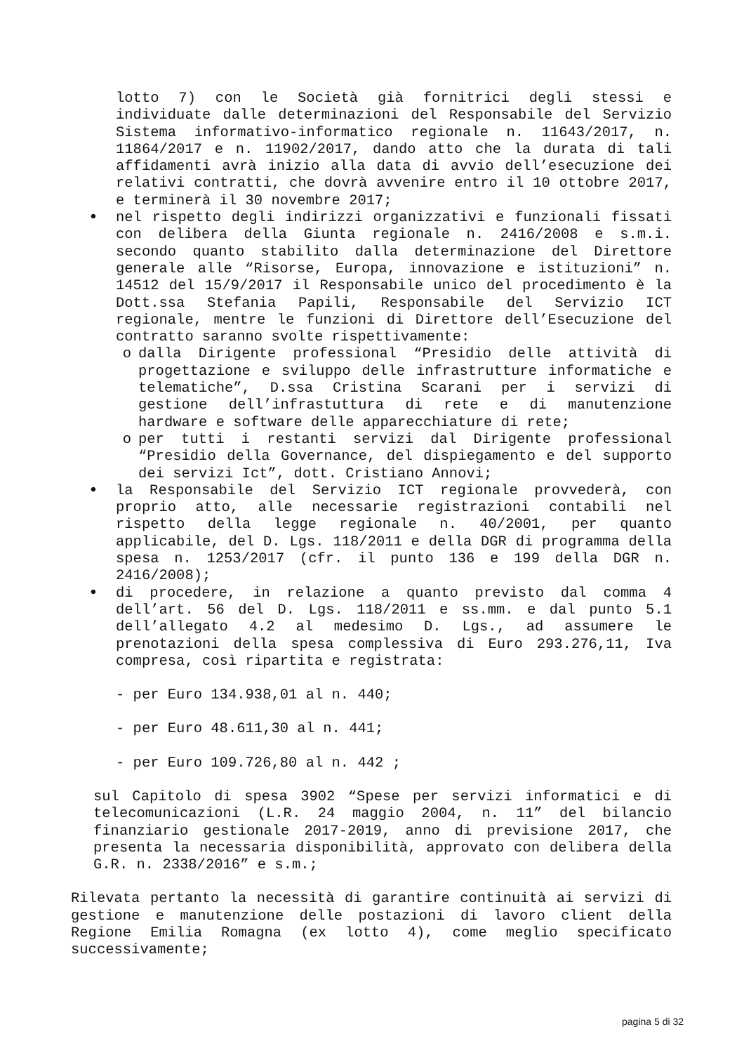lotto 7) con le Società già fornitrici degli stessi e individuate dalle determinazioni del Responsabile del Servizio Sistema informativo-informatico regionale n. 11643/2017, n. 11864/2017 e n. 11902/2017, dando atto che la durata di tali affidamenti avrà inizio alla data di avvio dell’esecuzione dei relativi contratti, che dovrà avvenire entro il 10 ottobre 2017, e terminerà il 30 novembre 2017;
• nel rispetto degli indirizzi organizzativi e funzionali fissati con delibera della Giunta regionale n. 2416/2008 e s.m.i. secondo quanto stabilito dalla determinazione del Direttore generale alle “Risorse, Europa, innovazione e istituzioni” n. 14512 del 15/9/2017 il Responsabile unico del procedimento è la Dott.ssa Stefania Papili, Responsabile del Servizio ICT regionale, mentre le funzioni di Direttore dell’Esecuzione del contratto saranno svolte rispettivamente:
o dalla Dirigente professional “Presidio delle attività di progettazione e sviluppo delle infrastrutture informatiche e telematiche”, D.ssa Cristina Scarani per i servizi di gestione dell’infrastuttura di rete e di manutenzione hardware e software delle apparecchiature di rete;
o per tutti i restanti servizi dal Dirigente professional “Presidio della Governance, del dispiegamento e del supporto dei servizi Ict”, dott. Cristiano Annovi;
• la Responsabile del Servizio ICT regionale provvederà, con proprio atto, alle necessarie registrazioni contabili nel rispetto della legge regionale n. 40/2001, per quanto applicabile, del D. Lgs. 118/2011 e della DGR di programma della spesa n. 1253/2017 (cfr. il punto 136 e 199 della DGR n. 2416/2008);
• di procedere, in relazione a quanto previsto dal comma 4 dell’art. 56 del D. Lgs. 118/2011 e ss.mm. e dal punto 5.1 dell’allegato 4.2 al medesimo D. Lgs., ad assumere le prenotazioni della spesa complessiva di Euro 293.276,11, Iva compresa, così ripartita e registrata:
- per Euro 134.938,01 al n. 440;
- per Euro 48.611,30 al n. 441;
- per Euro 109.726,80 al n. 442 ;
sul Capitolo di spesa 3902 “Spese per servizi informatici e di telecomunicazioni (L.R. 24 maggio 2004, n. 11” del bilancio finanziario gestionale 2017-2019, anno di previsione 2017, che presenta la necessaria disponibilità, approvato con delibera della G.R. n. 2338/2016” e s.m.;
Rilevata pertanto la necessità di garantire continuità ai servizi di gestione e manutenzione delle postazioni di lavoro client della Regione Emilia Romagna (ex lotto 4), come meglio specificato successivamente;
pagina 5 di 32